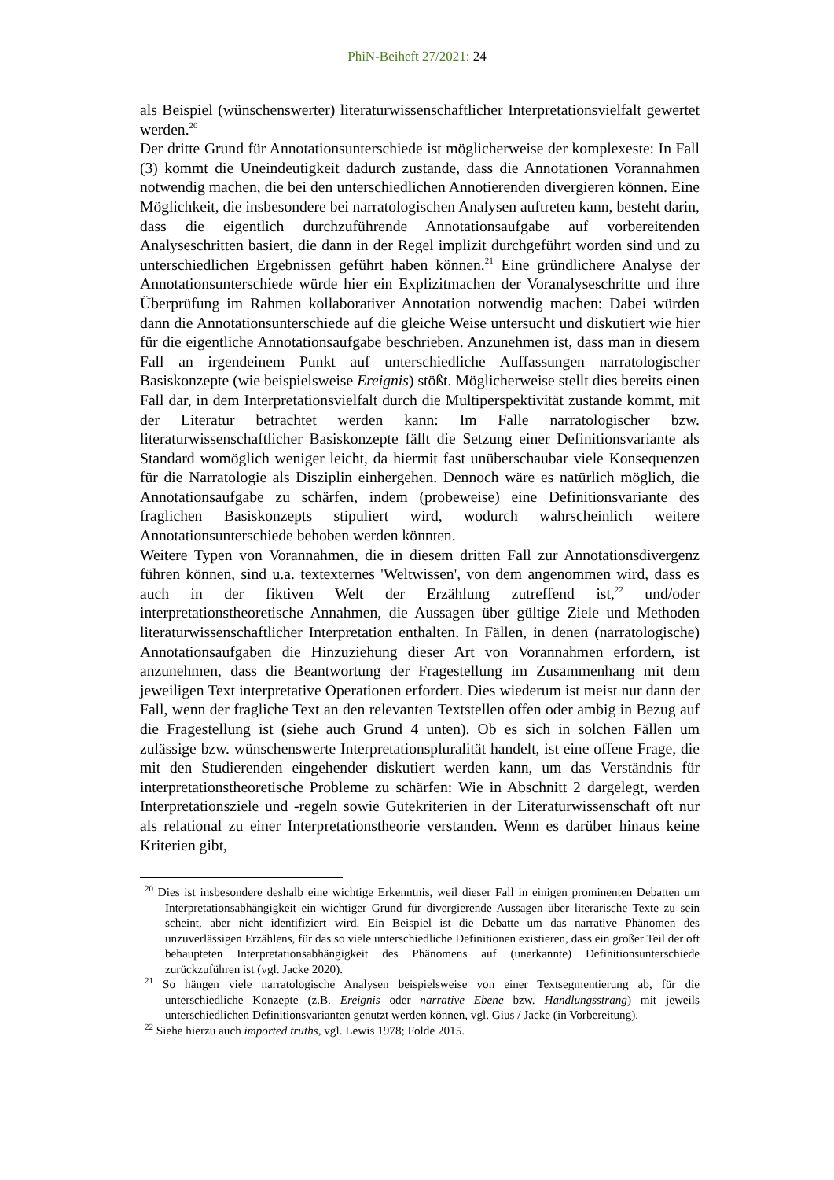PhiN-Beiheft 27/2021: 24
als Beispiel (wünschenswerter) literaturwissenschaftlicher Interpretationsvielfalt gewertet werden.<sup>20</sup>
Der dritte Grund für Annotationsunterschiede ist möglicherweise der komplexeste: In Fall (3) kommt die Uneindeutigkeit dadurch zustande, dass die Annotationen Vorannahmen notwendig machen, die bei den unterschiedlichen Annotierenden divergieren können. Eine Möglichkeit, die insbesondere bei narratologischen Analysen auftreten kann, besteht darin, dass die eigentlich durchzuführende Annotationsaufgabe auf vorbereitenden Analyseschritten basiert, die dann in der Regel implizit durchgeführt worden sind und zu unterschiedlichen Ergebnissen geführt haben können.<sup>21</sup> Eine gründlichere Analyse der Annotationsunterschiede würde hier ein Explizitmachen der Voranalyseschritte und ihre Überprüfung im Rahmen kollaborativer Annotation notwendig machen: Dabei würden dann die Annotationsunterschiede auf die gleiche Weise untersucht und diskutiert wie hier für die eigentliche Annotationsaufgabe beschrieben. Anzunehmen ist, dass man in diesem Fall an irgendeinem Punkt auf unterschiedliche Auffassungen narratologischer Basiskonzepte (wie beispielsweise Ereignis) stößt. Möglicherweise stellt dies bereits einen Fall dar, in dem Interpretationsvielfalt durch die Multiperspektivität zustande kommt, mit der Literatur betrachtet werden kann: Im Falle narratologischer bzw. literaturwissenschaftlicher Basiskonzepte fällt die Setzung einer Definitionsvariante als Standard womöglich weniger leicht, da hiermit fast unüberschaubar viele Konsequenzen für die Narratologie als Disziplin einhergehen. Dennoch wäre es natürlich möglich, die Annotationsaufgabe zu schärfen, indem (probeweise) eine Definitionsvariante des fraglichen Basiskonzepts stipuliert wird, wodurch wahrscheinlich weitere Annotationsunterschiede behoben werden könnten.
Weitere Typen von Vorannahmen, die in diesem dritten Fall zur Annotationsdivergenz führen können, sind u.a. textexternes 'Weltwissen', von dem angenommen wird, dass es auch in der fiktiven Welt der Erzählung zutreffend ist,<sup>22</sup> und/oder interpretationstheoretische Annahmen, die Aussagen über gültige Ziele und Methoden literaturwissenschaftlicher Interpretation enthalten. In Fällen, in denen (narratologische) Annotationsaufgaben die Hinzuziehung dieser Art von Vorannahmen erfordern, ist anzunehmen, dass die Beantwortung der Fragestellung im Zusammenhang mit dem jeweiligen Text interpretative Operationen erfordert. Dies wiederum ist meist nur dann der Fall, wenn der fragliche Text an den relevanten Textstellen offen oder ambig in Bezug auf die Fragestellung ist (siehe auch Grund 4 unten). Ob es sich in solchen Fällen um zulässige bzw. wünschenswerte Interpretationspluralität handelt, ist eine offene Frage, die mit den Studierenden eingehender diskutiert werden kann, um das Verständnis für interpretationstheoretische Probleme zu schärfen: Wie in Abschnitt 2 dargelegt, werden Interpretationsziele und -regeln sowie Gütekriterien in der Literaturwissenschaft oft nur als relational zu einer Interpretationstheorie verstanden. Wenn es darüber hinaus keine Kriterien gibt,
<sup>20</sup> Dies ist insbesondere deshalb eine wichtige Erkenntnis, weil dieser Fall in einigen prominenten Debatten um Interpretationsabhängigkeit ein wichtiger Grund für divergierende Aussagen über literarische Texte zu sein scheint, aber nicht identifiziert wird. Ein Beispiel ist die Debatte um das narrative Phänomen des unzuverlässigen Erzählens, für das so viele unterschiedliche Definitionen existieren, dass ein großer Teil der oft behaupteten Interpretationsabhängigkeit des Phänomens auf (unerkannte) Definitionsunterschiede zurückzuführen ist (vgl. Jacke 2020).
<sup>21</sup> So hängen viele narratologische Analysen beispielsweise von einer Textsegmentierung ab, für die unterschiedliche Konzepte (z.B. Ereignis oder narrative Ebene bzw. Handlungsstrang) mit jeweils unterschiedlichen Definitionsvarianten genutzt werden können, vgl. Gius / Jacke (in Vorbereitung).
<sup>22</sup> Siehe hierzu auch imported truths, vgl. Lewis 1978; Folde 2015.